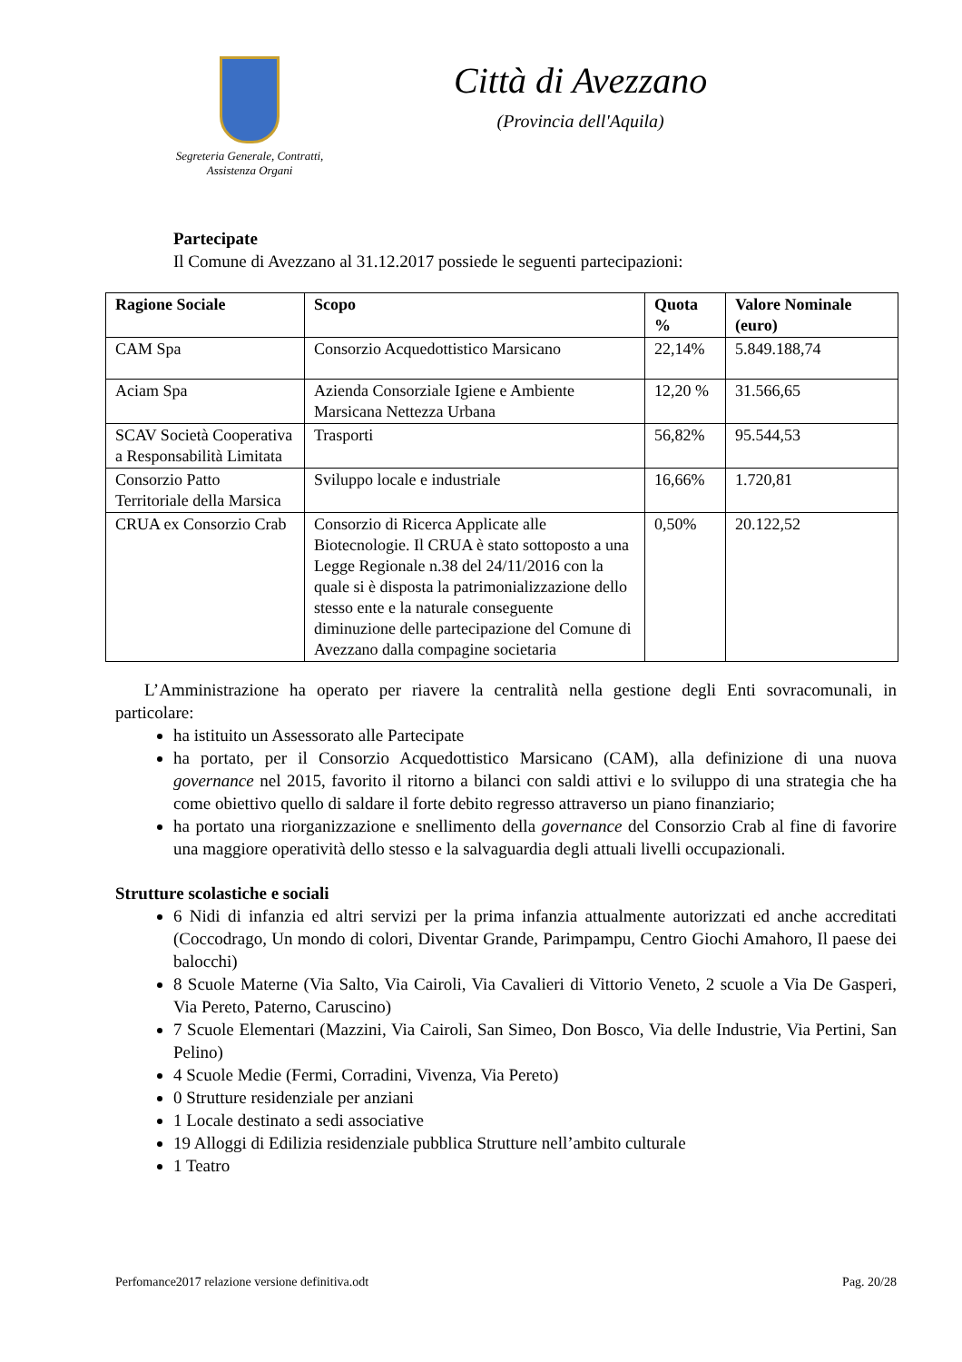Segreteria Generale, Contratti,
Assistenza Organi
Città di Avezzano
(Provincia dell'Aquila)
Partecipate
Il Comune di Avezzano al 31.12.2017 possiede le seguenti partecipazioni:
| Ragione Sociale | Scopo | Quota % | Valore Nominale (euro) |
| --- | --- | --- | --- |
| CAM Spa | Consorzio Acquedottistico Marsicano | 22,14% | 5.849.188,74 |
| Aciam Spa | Azienda Consorziale Igiene e Ambiente Marsicana Nettezza Urbana | 12,20 % | 31.566,65 |
| SCAV Società Cooperativa a Responsabilità Limitata | Trasporti | 56,82% | 95.544,53 |
| Consorzio Patto Territoriale della Marsica | Sviluppo locale e industriale | 16,66% | 1.720,81 |
| CRUA ex Consorzio Crab | Consorzio di Ricerca Applicate alle Biotecnologie. Il CRUA è stato sottoposto a una Legge Regionale n.38 del 24/11/2016 con la quale si è disposta la patrimonializzazione dello stesso ente e la naturale conseguente diminuzione delle partecipazione del Comune di Avezzano dalla compagine societaria | 0,50% | 20.122,52 |
L’Amministrazione ha operato per riavere la centralità nella gestione degli Enti sovracomunali, in particolare:
ha istituito un Assessorato alle Partecipate
ha portato, per il Consorzio Acquedottistico Marsicano (CAM), alla definizione di una nuova governance nel 2015, favorito il ritorno a bilanci con saldi attivi e lo sviluppo di una strategia che ha come obiettivo quello di saldare il forte debito regresso attraverso un piano finanziario;
ha portato una riorganizzazione e snellimento della governance del Consorzio Crab al fine di favorire una maggiore operatività dello stesso e la salvaguardia degli attuali livelli occupazionali.
Strutture scolastiche e sociali
6 Nidi di infanzia ed altri servizi per la prima infanzia attualmente autorizzati ed anche accreditati (Coccodrago, Un mondo di colori, Diventar Grande, Parimpampu, Centro Giochi Amahoro, Il paese dei balocchi)
8 Scuole Materne (Via Salto, Via Cairoli, Via Cavalieri di Vittorio Veneto, 2 scuole a Via De Gasperi, Via Pereto, Paterno, Caruscino)
7 Scuole Elementari (Mazzini, Via Cairoli, San Simeo, Don Bosco, Via delle Industrie, Via Pertini, San Pelino)
4 Scuole Medie (Fermi, Corradini, Vivenza, Via Pereto)
0 Strutture residenziale per anziani
1 Locale destinato a sedi associative
19 Alloggi di Edilizia residenziale pubblica Strutture nell’ambito culturale
1 Teatro
Perfomance2017 relazione versione definitiva.odt Pag. 20/28